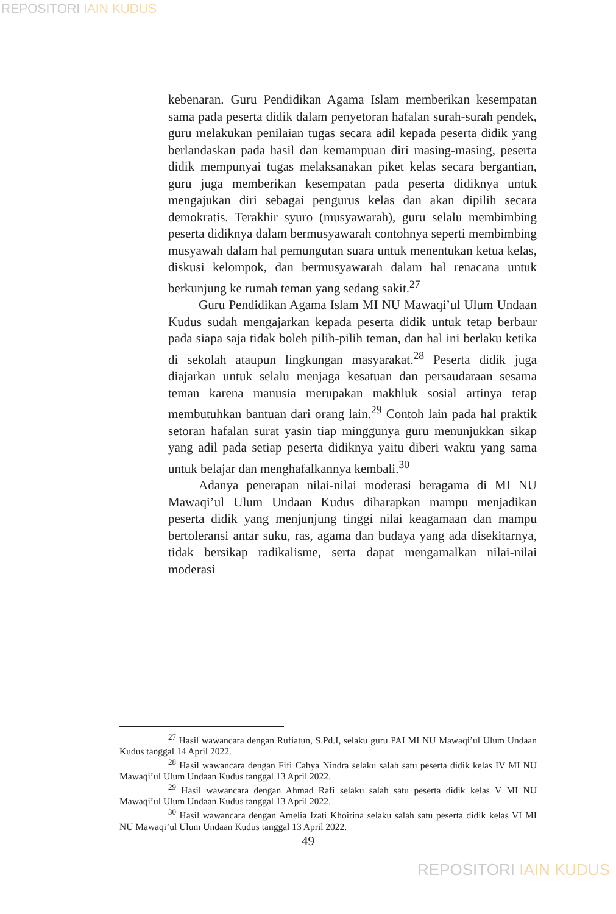REPOSITORI IAIN KUDUS
kebenaran. Guru Pendidikan Agama Islam memberikan kesempatan sama pada peserta didik dalam penyetoran hafalan surah-surah pendek, guru melakukan penilaian tugas secara adil kepada peserta didik yang berlandaskan pada hasil dan kemampuan diri masing-masing, peserta didik mempunyai tugas melaksanakan piket kelas secara bergantian, guru juga memberikan kesempatan pada peserta didiknya untuk mengajukan diri sebagai pengurus kelas dan akan dipilih secara demokratis. Terakhir syuro (musyawarah), guru selalu membimbing peserta didiknya dalam bermusyawarah contohnya seperti membimbing musyawah dalam hal pemungutan suara untuk menentukan ketua kelas, diskusi kelompok, dan bermusyawarah dalam hal renacana untuk berkunjung ke rumah teman yang sedang sakit.<sup>27</sup>
Guru Pendidikan Agama Islam MI NU Mawaqi’ul Ulum Undaan Kudus sudah mengajarkan kepada peserta didik untuk tetap berbaur pada siapa saja tidak boleh pilih-pilih teman, dan hal ini berlaku ketika di sekolah ataupun lingkungan masyarakat.<sup>28</sup> Peserta didik juga diajarkan untuk selalu menjaga kesatuan dan persaudaraan sesama teman karena manusia merupakan makhluk sosial artinya tetap membutuhkan bantuan dari orang lain.<sup>29</sup> Contoh lain pada hal praktik setoran hafalan surat yasin tiap minggunya guru menunjukkan sikap yang adil pada setiap peserta didiknya yaitu diberi waktu yang sama untuk belajar dan menghafalkannya kembali.<sup>30</sup>
Adanya penerapan nilai-nilai moderasi beragama di MI NU Mawaqi’ul Ulum Undaan Kudus diharapkan mampu menjadikan peserta didik yang menjunjung tinggi nilai keagamaan dan mampu bertoleransi antar suku, ras, agama dan budaya yang ada disekitarnya, tidak bersikap radikalisme, serta dapat mengamalkan nilai-nilai moderasi
<sup>27</sup> Hasil wawancara dengan Rufiatun, S.Pd.I, selaku guru PAI MI NU Mawaqi’ul Ulum Undaan Kudus tanggal 14 April 2022.
<sup>28</sup> Hasil wawancara dengan Fifi Cahya Nindra selaku salah satu peserta didik kelas IV MI NU Mawaqi’ul Ulum Undaan Kudus tanggal 13 April 2022.
<sup>29</sup> Hasil wawancara dengan Ahmad Rafi selaku salah satu peserta didik kelas V MI NU Mawaqi’ul Ulum Undaan Kudus tanggal 13 April 2022.
<sup>30</sup> Hasil wawancara dengan Amelia Izati Khoirina selaku salah satu peserta didik kelas VI MI NU Mawaqi’ul Ulum Undaan Kudus tanggal 13 April 2022.
49
REPOSITORI IAIN KUDUS